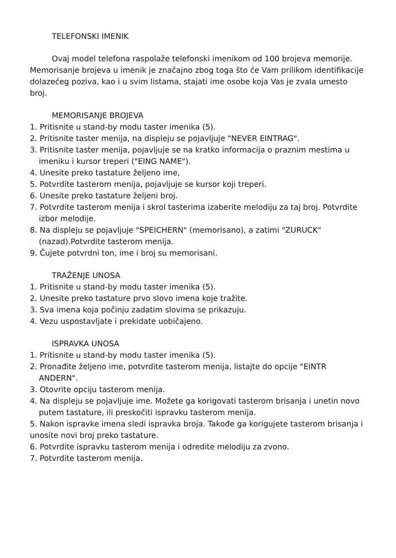TELEFONSKI IMENIK
Ovaj model telefona raspolaže telefonski imenikom od 100 brojeva memorije. Memorisanje brojeva u imenik je značajno zbog toga što će Vam prilikom identifikacije dolazećeg poziva, kao i u svim listama, stajati ime osobe koja Vas je zvala umesto broj.
MEMORISANJE BROJEVA
1. Pritisnite u stand-by modu taster imenika (5).
2. Pritisnite taster menija, na displeju se pojavljuje "NEVER EINTRAG".
3. Pritisnite taster menija, pojavljuje se na kratko informacija o praznim mestima u imeniku i kursor treperi ("EING NAME").
4. Unesite preko tastature željeno ime,
5. Potvrdite tasterom menija, pojavljuje se kursor koji treperi.
6. Unesite preko tastature željeni broj.
7. Potvrdite tasterom menija i skrol tasterima izaberite melodiju za taj broj. Potvrdite izbor melodije.
8. Na displeju se pojavljuje "SPEICHERN" (memorisano), a zatimi "ZURUCK" (nazad).Potvrdite tasterom menija.
9. Čujete potvrdni ton, ime i broj su memorisani.
TRAŽENJE UNOSA
1. Pritisnite u stand-by modu taster imenika (5).
2. Unesite preko tastature prvo slovo imena koje tražite.
3. Sva imena koja počinju zadatim slovima se prikazuju.
4. Vezu uspostavljate i prekidate uobičajeno.
ISPRAVKA UNOSA
1. Pritisnite u stand-by modu taster imenika (5).
2. Pronađite željeno ime, potvrdite tasterom menija, listajte do opcije "EINTR ANDERN".
3. Otovrite opciju tasterom menija.
4. Na displeju se pojavljuje ime. Možete ga korigovati tasterom brisanja i unetin novo putem tastature, ili preskočiti ispravku tasterom menija.
5. Nakon ispravke imena sledi ispravka broja. Takođe ga korigujete tasterom brisanja i unosite novi broj preko tastature.
6. Potvrdite ispravku tasterom menija i odredite melodiju za zvono.
7. Potvrdite tasterom menija.